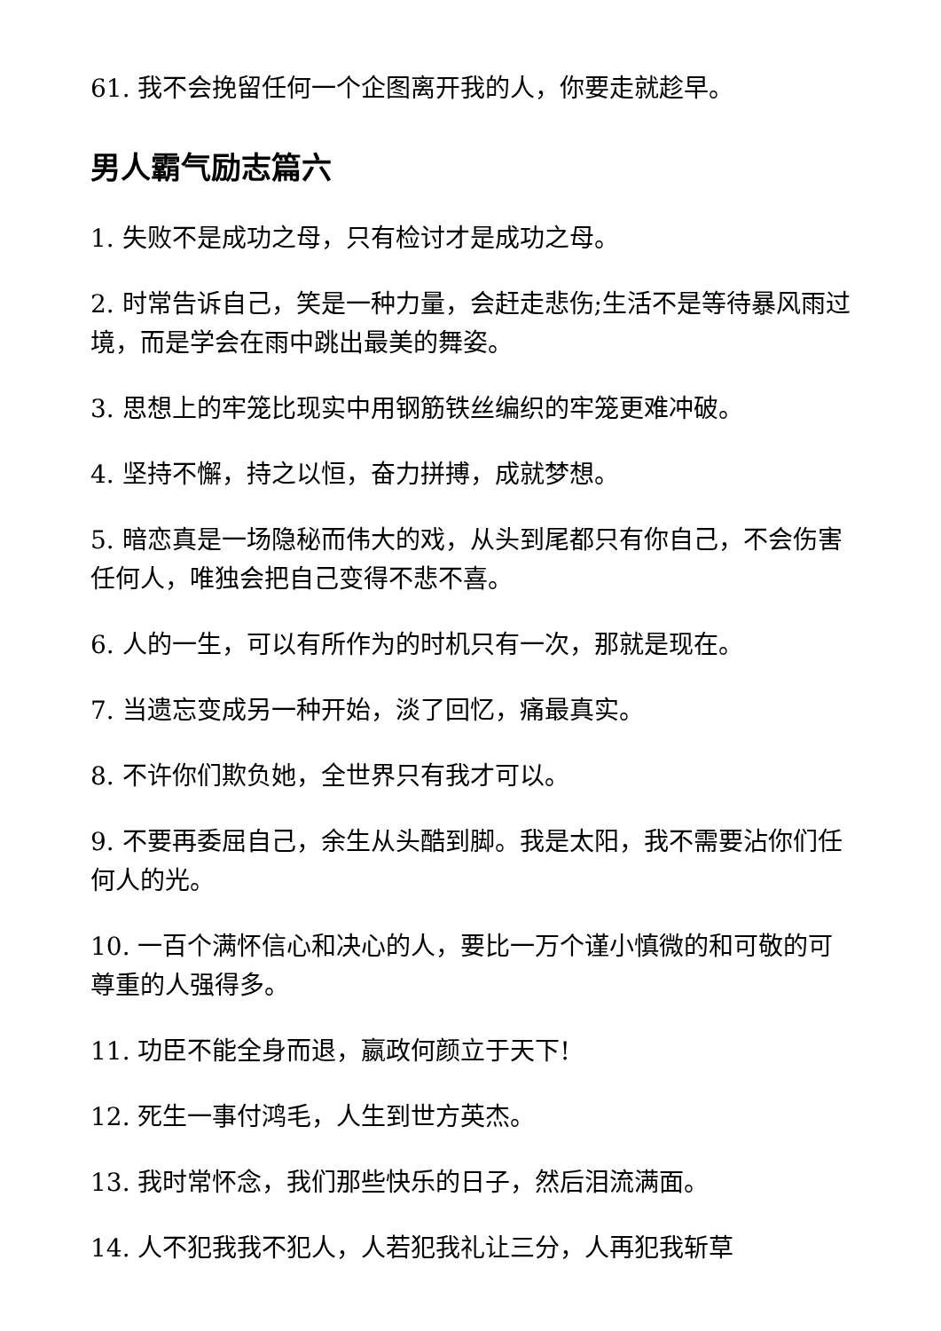61. 我不会挽留任何一个企图离开我的人，你要走就趁早。
男人霸气励志篇六
1. 失败不是成功之母，只有检讨才是成功之母。
2. 时常告诉自己，笑是一种力量，会赶走悲伤;生活不是等待暴风雨过境，而是学会在雨中跳出最美的舞姿。
3. 思想上的牢笼比现实中用钢筋铁丝编织的牢笼更难冲破。
4. 坚持不懈，持之以恒，奋力拼搏，成就梦想。
5. 暗恋真是一场隐秘而伟大的戏，从头到尾都只有你自己，不会伤害任何人，唯独会把自己变得不悲不喜。
6. 人的一生，可以有所作为的时机只有一次，那就是现在。
7. 当遗忘变成另一种开始，淡了回忆，痛最真实。
8. 不许你们欺负她，全世界只有我才可以。
9. 不要再委屈自己，余生从头酷到脚。我是太阳，我不需要沾你们任何人的光。
10. 一百个满怀信心和决心的人，要比一万个谨小慎微的和可敬的可尊重的人强得多。
11. 功臣不能全身而退，嬴政何颜立于天下!
12. 死生一事付鸿毛，人生到世方英杰。
13. 我时常怀念，我们那些快乐的日子，然后泪流满面。
14. 人不犯我我不犯人，人若犯我礼让三分，人再犯我斩草